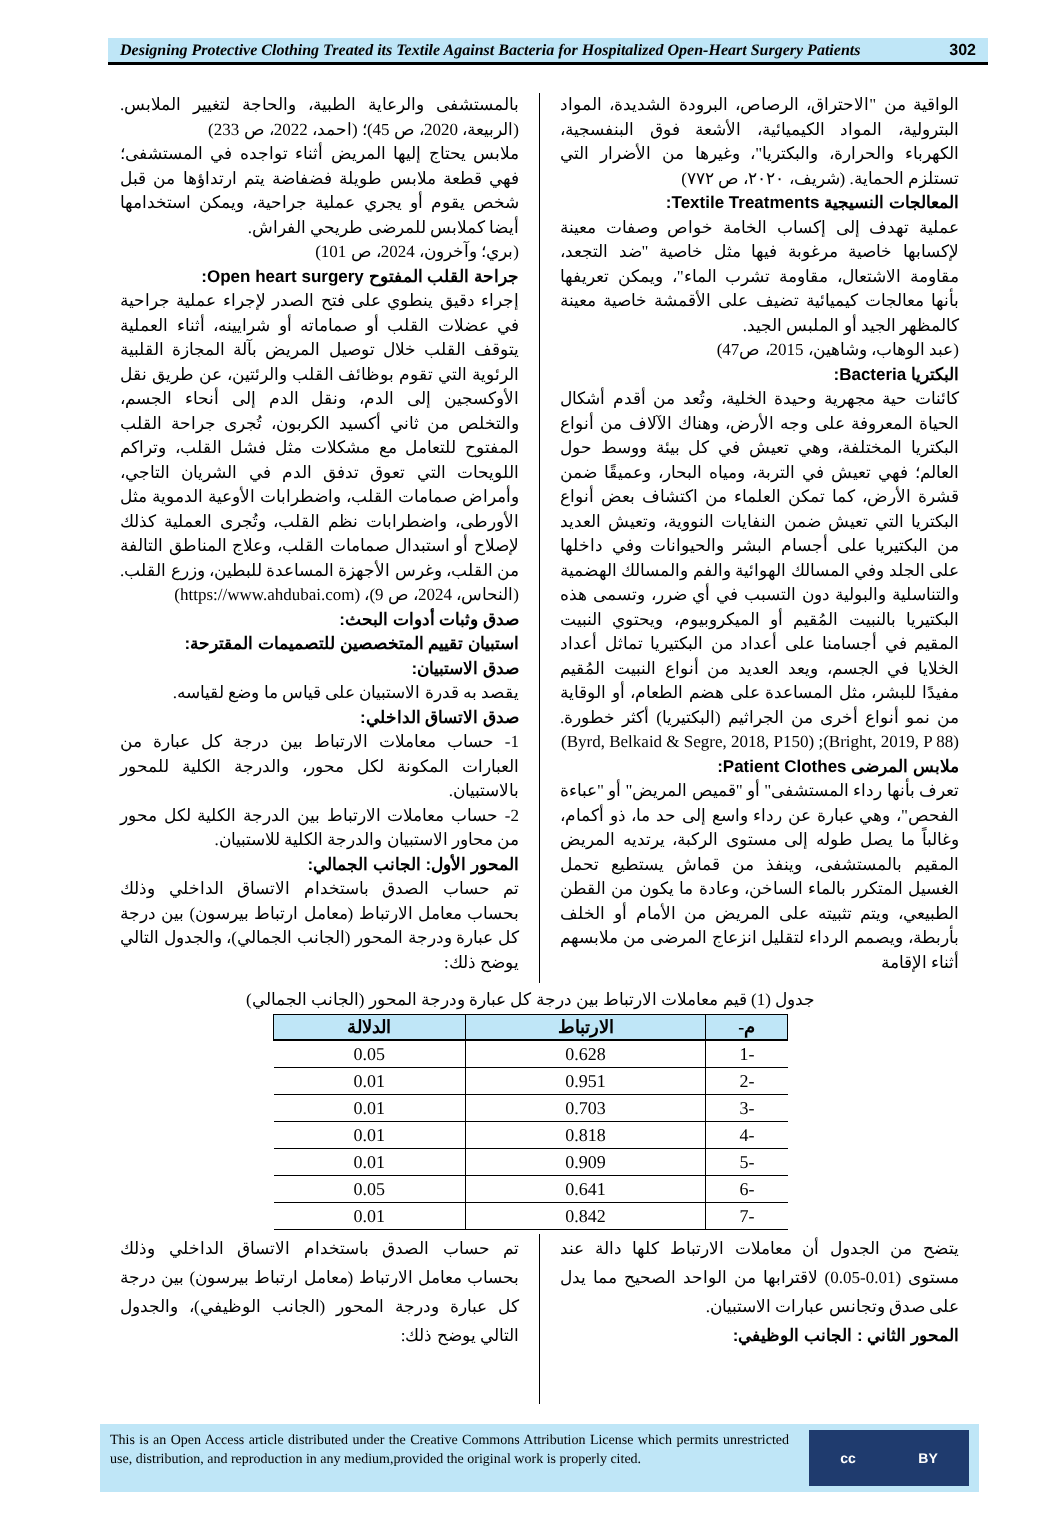Designing Protective Clothing Treated its Textile Against Bacteria for Hospitalized Open-Heart Surgery Patients
302
الواقية من "الاحتراق، الرصاص، البرودة الشديدة، المواد البترولية، المواد الكيميائية، الأشعة فوق البنفسجية، الكهرباء والحرارة، والبكتريا"، وغيرها من الأضرار التي تستلزم الحماية. (شريف، ٢٠٢٠، ص ٧٧٢)
المعالجات النسيجية Textile Treatments:
عملية تهدف إلى إكساب الخامة خواص وصفات معينة لإكسابها خاصية مرغوبة فيها مثل خاصية "ضد التجعد، مقاومة الاشتعال، مقاومة تشرب الماء"، ويمكن تعريفها بأنها معالجات كيميائية تضيف على الأقمشة خاصية معينة كالمظهر الجيد أو الملبس الجيد.
(عبد الوهاب، وشاهين، 2015، ص47)
البكتريا Bacteria:
كائنات حية مجهرية وحيدة الخلية، وتُعد من أقدم أشكال الحياة المعروفة على وجه الأرض، وهناك الآلاف من أنواع البكتريا المختلفة، وهي تعيش في كل بيئة ووسط حول العالم؛ فهي تعيش في التربة، ومياه البحار، وعميقًا ضمن قشرة الأرض، كما تمكن العلماء من اكتشاف بعض أنواع البكتريا التي تعيش ضمن النفايات النووية، وتعيش العديد من البكتيريا على أجسام البشر والحيوانات وفي داخلها على الجلد وفي المسالك الهوائية والفم والمسالك الهضمية والتناسلية والبولية دون التسبب في أي ضرر، وتسمى هذه البكتيريا بالنبيت المُقيم أو الميكروبيوم، ويحتوي النبيت المقيم في أجسامنا على أعداد من البكتيريا تماثل أعداد الخلايا في الجسم، ويعد العديد من أنواع النبيت المُقيم مفيدًا للبشر، مثل المساعدة على هضم الطعام، أو الوقاية من نمو أنواع أخرى من الجراثيم (البكتيريا) أكثر خطورة. (Bright, 2019, P 88); (Byrd, Belkaid & Segre, 2018, P150)
ملابس المرضى Patient Clothes:
تعرف بأنها رداء المستشفى" أو "قميص المريض" أو "عباءة الفحص"، وهي عبارة عن رداء واسع إلى حد ما، ذو أكمام، وغالباً ما يصل طوله إلى مستوى الركبة، يرتديه المريض المقيم بالمستشفى، وينفذ من قماش يستطيع تحمل الغسيل المتكرر بالماء الساخن، وعادة ما يكون من القطن الطبيعي، ويتم تثبيته على المريض من الأمام أو الخلف بأربطة، ويصمم الرداء لتقليل انزعاج المرضى من ملابسهم أثناء الإقامة
بالمستشفى والرعاية الطبية، والحاجة لتغيير الملابس. (الربيعة، 2020، ص 45)؛ (احمد، 2022، ص 233)
ملابس يحتاج إليها المريض أثناء تواجده في المستشفى؛ فهي قطعة ملابس طويلة فضفاضة يتم ارتداؤها من قبل شخص يقوم أو يجري عملية جراحية، ويمكن استخدامها أيضا كملابس للمرضى طريحي الفراش.
(بري؛ وآخرون، 2024، ص 101)
جراحة القلب المفتوح Open heart surgery:
إجراء دقيق ينطوي على فتح الصدر لإجراء عملية جراحية في عضلات القلب أو صماماته أو شرايينه، أثناء العملية يتوقف القلب خلال توصيل المريض بآلة المجازة القلبية الرئوية التي تقوم بوظائف القلب والرئتين، عن طريق نقل الأوكسجين إلى الدم، ونقل الدم إلى أنحاء الجسم، والتخلص من ثاني أكسيد الكربون، تُجرى جراحة القلب المفتوح للتعامل مع مشكلات مثل فشل القلب، وتراكم اللويحات التي تعوق تدفق الدم في الشريان التاجي، وأمراض صمامات القلب، واضطرابات الأوعية الدموية مثل الأورطى، واضطرابات نظم القلب، وتُجرى العملية كذلك لإصلاح أو استبدال صمامات القلب، وعلاج المناطق التالفة من القلب، وغرس الأجهزة المساعدة للبطين، وزرع القلب. (النحاس، 2024، ص 9)، (https://www.ahdubai.com)
صدق وثبات أدوات البحث:
استبيان تقييم المتخصصين للتصميمات المقترحة:
صدق الاستبيان:
يقصد به قدرة الاستبيان على قياس ما وضع لقياسه.
صدق الاتساق الداخلي:
1- حساب معاملات الارتباط بين درجة كل عبارة من العبارات المكونة لكل محور، والدرجة الكلية للمحور بالاستبيان.
2- حساب معاملات الارتباط بين الدرجة الكلية لكل محور من محاور الاستبيان والدرجة الكلية للاستبيان.
المحور الأول: الجانب الجمالي:
تم حساب الصدق باستخدام الاتساق الداخلي وذلك بحساب معامل الارتباط (معامل ارتباط بيرسون) بين درجة كل عبارة ودرجة المحور (الجانب الجمالي)، والجدول التالي يوضح ذلك:
جدول (1) قيم معاملات الارتباط بين درجة كل عبارة ودرجة المحور (الجانب الجمالي)
| م- | الارتباط | الدلالة |
| --- | --- | --- |
| -1 | 0.628 | 0.05 |
| -2 | 0.951 | 0.01 |
| -3 | 0.703 | 0.01 |
| -4 | 0.818 | 0.01 |
| -5 | 0.909 | 0.01 |
| -6 | 0.641 | 0.05 |
| -7 | 0.842 | 0.01 |
يتضح من الجدول أن معاملات الارتباط كلها دالة عند مستوى (0.01-0.05) لاقترابها من الواحد الصحيح مما يدل على صدق وتجانس عبارات الاستبيان.
المحور الثاني : الجانب الوظيفي:
تم حساب الصدق باستخدام الاتساق الداخلي وذلك بحساب معامل الارتباط (معامل ارتباط بيرسون) بين درجة كل عبارة ودرجة المحور (الجانب الوظيفي)، والجدول التالي يوضح ذلك:
This is an Open Access article distributed under the Creative Commons Attribution License which permits unrestricted use, distribution, and reproduction in any medium,provided the original work is properly cited.
cc BY